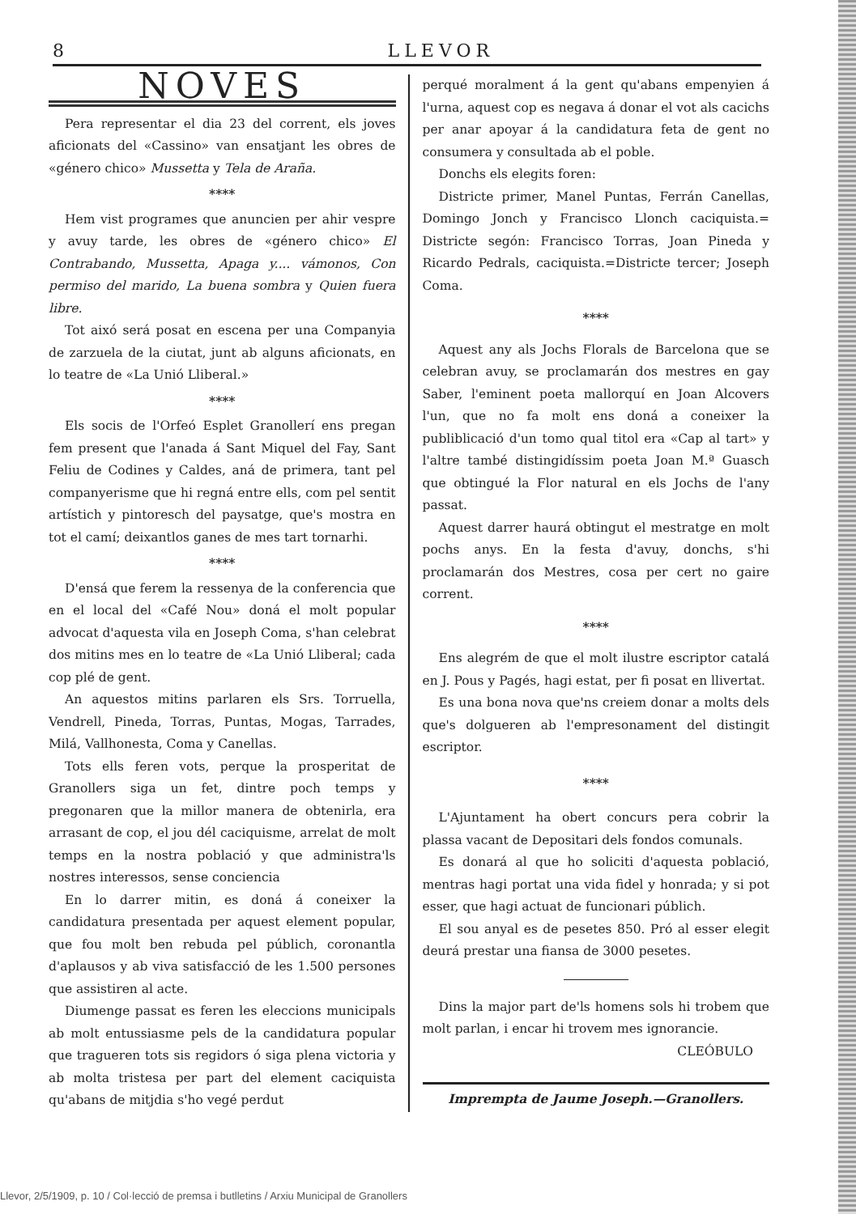8 LLEVOR
NOVES
Pera representar el dia 23 del corrent, els joves aficionats del «Cassino» van ensatjant les obres de «género chico» Mussetta y Tela de Araña.
****
Hem vist programes que anuncien per ahir vespre y avuy tarde, les obres de «género chico» El Contrabando, Mussetta, Apaga y.... vámonos, Con permiso del marido, La buena sombra y Quien fuera libre.
Tot aixó será posat en escena per una Companyia de zarzuela de la ciutat, junt ab alguns aficionats, en lo teatre de «La Unió Lliberal.»
****
Els socis de l'Orfeó Esplet Granollerí ens pregan fem present que l'anada á Sant Miquel del Fay, Sant Feliu de Codines y Caldes, aná de primera, tant pel companyerisme que hi regná entre ells, com pel sentit artístich y pintoresch del paysatge, que's mostra en tot el camí; deixantlos ganes de mes tart tornarhi.
****
D'ensá que ferem la ressenya de la conferencia que en el local del «Café Nou» doná el molt popular advocat d'aquesta vila en Joseph Coma, s'han celebrat dos mitins mes en lo teatre de «La Unió Lliberal; cada cop plé de gent.
An aquestos mitins parlaren els Srs. Torruella, Vendrell, Pineda, Torras, Puntas, Mogas, Tarrades, Milá, Vallhonesta, Coma y Canellas.
Tots ells feren vots, perque la prosperitat de Granollers siga un fet, dintre poch temps y pregonaren que la millor manera de obtenirla, era arrasant de cop, el jou dél caciquisme, arrelat de molt temps en la nostra població y que administra'ls nostres interessos, sense conciencia
En lo darrer mitin, es doná á coneixer la candidatura presentada per aquest element popular, que fou molt ben rebuda pel públich, coronantla d'aplausos y ab viva satisfacció de les 1.500 persones que assistiren al acte.
Diumenge passat es feren les eleccions municipals ab molt entussiasme pels de la candidatura popular que tragueren tots sis regidors ó siga plena victoria y ab molta tristesa per part del element caciquista qu'abans de mitjdia s'ho vegé perdut
perqué moralment á la gent qu'abans empenyien á l'urna, aquest cop es negava á donar el vot als cacichs per anar apoyar á la candidatura feta de gent no consumera y consultada ab el poble.
Donchs els elegits foren:
Districte primer, Manel Puntas, Ferrán Canellas, Domingo Jonch y Francisco Llonch caciquista.= Districte segón: Francisco Torras, Joan Pineda y Ricardo Pedrals, caciquista.=Districte tercer; Joseph Coma.
****
Aquest any als Jochs Florals de Barcelona que se celebran avuy, se proclamarán dos mestres en gay Saber, l'eminent poeta mallorquí en Joan Alcovers l'un, que no fa molt ens doná a coneixer la publiblicació d'un tomo qual titol era «Cap al tart» y l'altre també distingidíssim poeta Joan M.ª Guasch que obtingué la Flor natural en els Jochs de l'any passat.
Aquest darrer haurá obtingut el mestratge en molt pochs anys. En la festa d'avuy, donchs, s'hi proclamarán dos Mestres, cosa per cert no gaire corrent.
****
Ens alegrém de que el molt ilustre escriptor catalá en J. Pous y Pagés, hagi estat, per fi posat en llivertat.
Es una bona nova que'ns creiem donar a molts dels que's dolgueren ab l'empresonament del distingit escriptor.
****
L'Ajuntament ha obert concurs pera cobrir la plassa vacant de Depositari dels fondos comunals.
Es donará al que ho soliciti d'aquesta població, mentras hagi portat una vida fidel y honrada; y si pot esser, que hagi actuat de funcionari públich.
El sou anyal es de pesetes 850. Pró al esser elegit deurá prestar una fiansa de 3000 pesetes.
Dins la major part de'ls homens sols hi trobem que molt parlan, i encar hi trovem mes ignorancie.
CLEÓBULO
Imprempta de Jaume Joseph.—Granollers.
Llevor, 2/5/1909, p. 10 / Col·lecció de premsa i butlletins / Arxiu Municipal de Granollers